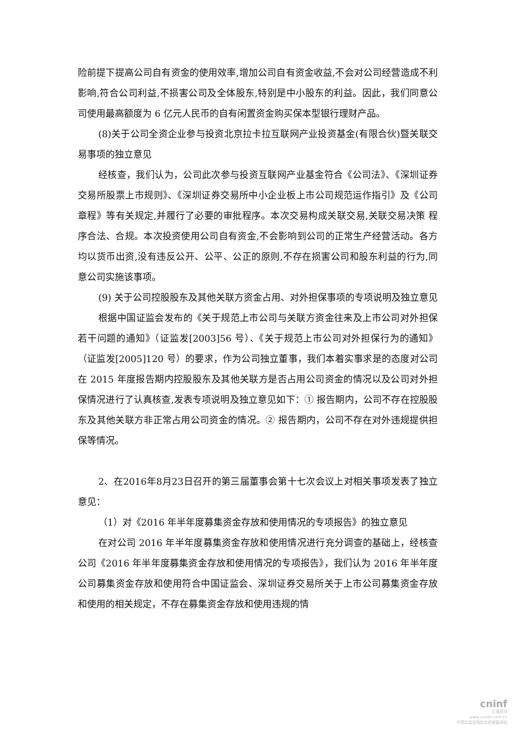险前提下提高公司自有资金的使用效率,增加公司自有资金收益,不会对公司经营造成不利影响,符合公司利益,不损害公司及全体股东,特别是中小股东的利益。因此，我们同意公司使用最高额度为 6 亿元人民币的自有闲置资金购买保本型银行理财产品。
(8)关于公司全资企业参与投资北京拉卡拉互联网产业投资基金(有限合伙)暨关联交易事项的独立意见
经核查，我们认为，公司此次参与投资互联网产业基金符合《公司法》、《深圳证券交易所股票上市规则》、《深圳证券交易所中小企业板上市公司规范运作指引》及《公司章程》等有关规定,并履行了必要的审批程序。本次交易构成关联交易,关联交易决策 程序合法、合规。本次投资使用公司自有资金,不会影响到公司的正常生产经营活动。各方均以货币出资,没有违反公开、公平、公正的原则,不存在损害公司和股东利益的行为,同意公司实施该事项。
(9) 关于公司控股股东及其他关联方资金占用、对外担保事项的专项说明及独立意见
根据中国证监会发布的《关于规范上市公司与关联方资金往来及上市公司对外担保 若干问题的通知》（证监发[2003]56 号）、《关于规范上市公司对外担保行为的通知》（证监发[2005]120 号）的要求，作为公司独立董事，我们本着实事求是的态度对公司在 2015 年度报告期内控股股东及其他关联方是否占用公司资金的情况以及公司对外担保情况进行了认真核查,发表专项说明及独立意见如下：① 报告期内，公司不存在控股股东及其他关联方非正常占用公司资金的情况。② 报告期内，公司不存在对外违规提供担保等情况。
2、在2016年8月23日召开的第三届董事会第十七次会议上对相关事项发表了独立意见：
（1）对《2016 年半年度募集资金存放和使用情况的专项报告》的独立意见
在对公司 2016 年半年度募集资金存放和使用情况进行充分调查的基础上，经核查公司《2016 年半年度募集资金存放和使用情况的专项报告》，我们认为 2016 年半年度公司募集资金存放和使用符合中国证监会、深圳证券交易所关于上市公司募集资金存放和使用的相关规定，不存在募集资金存放和使用违规的情
cninf
巨潮资讯
www.cninfo.com.cn
中国证监会指定信息披露网站